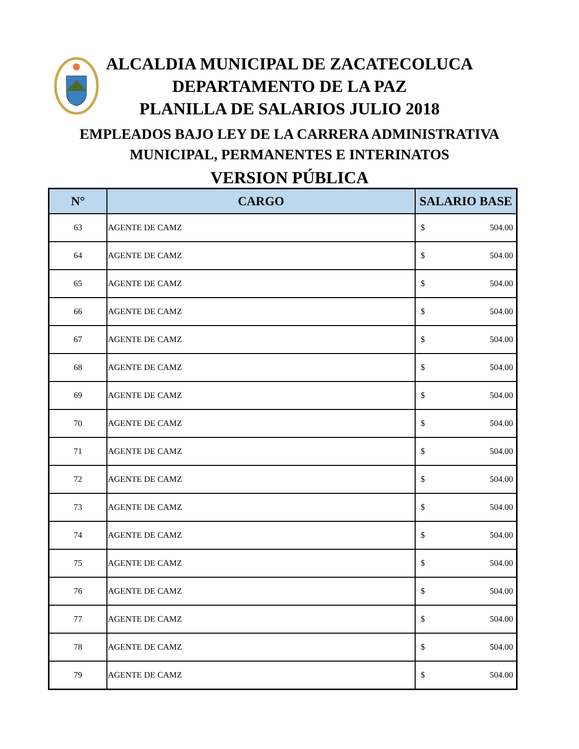ALCALDIA MUNICIPAL DE ZACATECOLUCA
DEPARTAMENTO DE LA PAZ
PLANILLA DE SALARIOS JULIO 2018
EMPLEADOS BAJO LEY DE LA CARRERA ADMINISTRATIVA
MUNICIPAL, PERMANENTES E INTERINATOS
VERSION PÚBLICA
| N° | CARGO | SALARIO BASE |
| --- | --- | --- |
| 63 | AGENTE DE CAMZ | $ 504.00 |
| 64 | AGENTE DE CAMZ | $ 504.00 |
| 65 | AGENTE DE CAMZ | $ 504.00 |
| 66 | AGENTE DE CAMZ | $ 504.00 |
| 67 | AGENTE DE CAMZ | $ 504.00 |
| 68 | AGENTE DE CAMZ | $ 504.00 |
| 69 | AGENTE DE CAMZ | $ 504.00 |
| 70 | AGENTE DE CAMZ | $ 504.00 |
| 71 | AGENTE DE CAMZ | $ 504.00 |
| 72 | AGENTE DE CAMZ | $ 504.00 |
| 73 | AGENTE DE CAMZ | $ 504.00 |
| 74 | AGENTE DE CAMZ | $ 504.00 |
| 75 | AGENTE DE CAMZ | $ 504.00 |
| 76 | AGENTE DE CAMZ | $ 504.00 |
| 77 | AGENTE DE CAMZ | $ 504.00 |
| 78 | AGENTE DE CAMZ | $ 504.00 |
| 79 | AGENTE DE CAMZ | $ 504.00 |